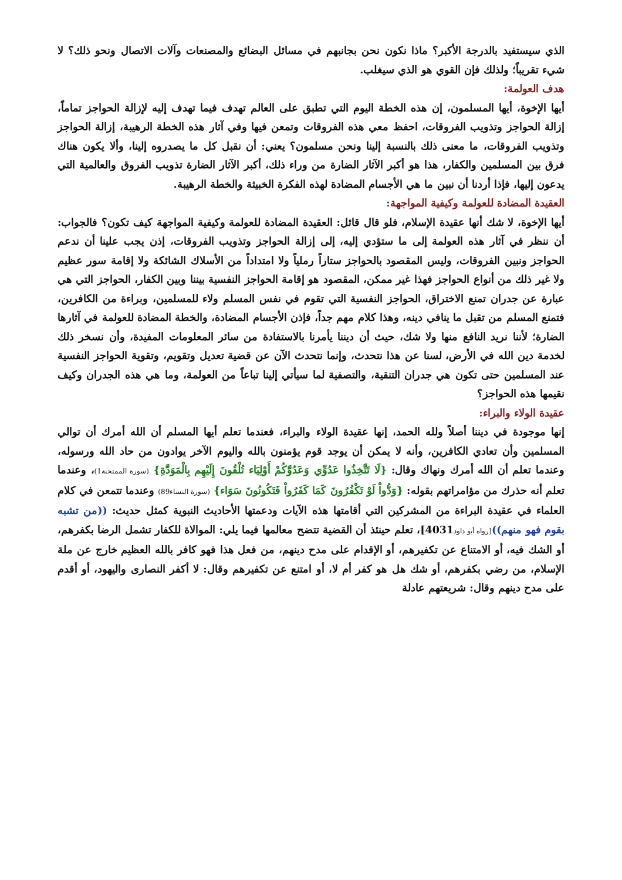الذي سيستفيد بالدرجة الأكبر؟ ماذا نكون نحن بجانبهم في مسائل البضائع والمصنعات وآلات الاتصال ونحو ذلك؟ لا شيء تقريباً؛ ولذلك فإن القوي هو الذي سيغلب.
هدف العولمة:
أيها الإخوة، أيها المسلمون، إن هذه الخطة اليوم التي تطبق على العالم تهدف فيما تهدف إليه لإزالة الحواجز تماماً، إزالة الحواجز وتذويب الفروقات، احفظ معي هذه الفروقات وتمعن فيها وفي آثار هذه الخطة الرهيبة، إزالة الحواجز وتذويب الفروقات، ما معنى ذلك بالنسبة إلينا ونحن مسلمون؟ يعني: أن نقبل كل ما يصدروه إلينا، وألا يكون هناك فرق بين المسلمين والكفار، هذا هو أكبر الآثار الضارة من وراء ذلك، أكبر الآثار الضارة تذويب الفروق والعالمية التي يدعون إليها، فإذا أردنا أن نبين ما هي الأجسام المضادة لهذه الفكرة الخبيثة والخطة الرهيبة.
العقيدة المضادة للعولمة وكيفية المواجهة:
أيها الإخوة، لا شك أنها عقيدة الإسلام، فلو قال قائل: العقيدة المضادة للعولمة وكيفية المواجهة كيف تكون؟ فالجواب: أن ننظر في آثار هذه العولمة إلى ما ستؤدي إليه، إلى إزالة الحواجز وتذويب الفروقات، إذن يجب علينا أن ندعم الحواجز ونبين الفروقات، وليس المقصود بالحواجز ستاراً رملياً ولا امتداداً من الأسلاك الشائكة ولا إقامة سور عظيم ولا غير ذلك من أنواع الحواجز فهذا غير ممكن، المقصود هو إقامة الحواجز النفسية بيننا وبين الكفار، الحواجز التي هي عبارة عن جدران تمنع الاختراق، الحواجز النفسية التي تقوم في نفس المسلم ولاء للمسلمين، وبراءة من الكافرين، فتمنع المسلم من تقبل ما ينافي دينه، وهذا كلام مهم جداً، فإذن الأجسام المضادة، والخطة المضادة للعولمة في آثارها الضارة؛ لأننا نريد النافع منها ولا شك، حيث أن ديننا يأمرنا بالاستفادة من سائر المعلومات المفيدة، وأن نسخر ذلك لخدمة دين الله في الأرض، لسنا عن هذا نتحدث، وإنما نتحدث الآن عن قضية تعديل وتقويم، وتقوية الحواجز النفسية عند المسلمين حتى تكون هي جدران التنقية، والتصفية لما سيأتي إلينا تباعاً من العولمة، وما هي هذه الجدران وكيف نقيمها هذه الحواجز؟
عقيدة الولاء والبراء:
إنها موجودة في ديننا أصلاً ولله الحمد، إنها عقيدة الولاء والبراء، فعندما تعلم أيها المسلم أن الله أمرك أن توالي المسلمين وأن تعادي الكافرين، وأنه لا يمكن أن يوجد قوم يؤمنون بالله واليوم الآخر يوادون من حاد الله ورسوله، وعندما تعلم أن الله أمرك ونهاك وقال: {لَا تَتَّخِذُوا عَدُوِّي وَعَدُوَّكُمْ أَوْلِيَاء تُلْقُونَ إِلَيْهِم بِالْمَوَدَّةِ} (سورة الممتحنة1)، وعندما تعلم أنه حذرك من مؤامراتهم بقوله: {وَدُّواْ لَوْ تَكْفُرُونَ كَمَا كَفَرُواْ فَتَكُونُونَ سَوَاء} (سورة النساء89) وعندما تتمعن في كلام العلماء في عقيدة البراءة من المشركين التي أقامتها هذه الآيات ودعمتها الأحاديث النبوية كمثل حديث: ((من تشبه بقوم فهو منهم))[رواه أبو داود4031]، تعلم حينئذ أن القضية تتضح معالمها فيما يلي: الموالاة للكفار تشمل الرضا بكفرهم، أو الشك فيه، أو الامتناع عن تكفيرهم، أو الإقدام على مدح دينهم، من فعل هذا فهو كافر بالله العظيم خارج عن ملة الإسلام، من رضي بكفرهم، أو شك هل هو كفر أم لا، أو امتنع عن تكفيرهم وقال: لا أكفر النصارى واليهود، أو أقدم على مدح دينهم وقال: شريعتهم عادلة